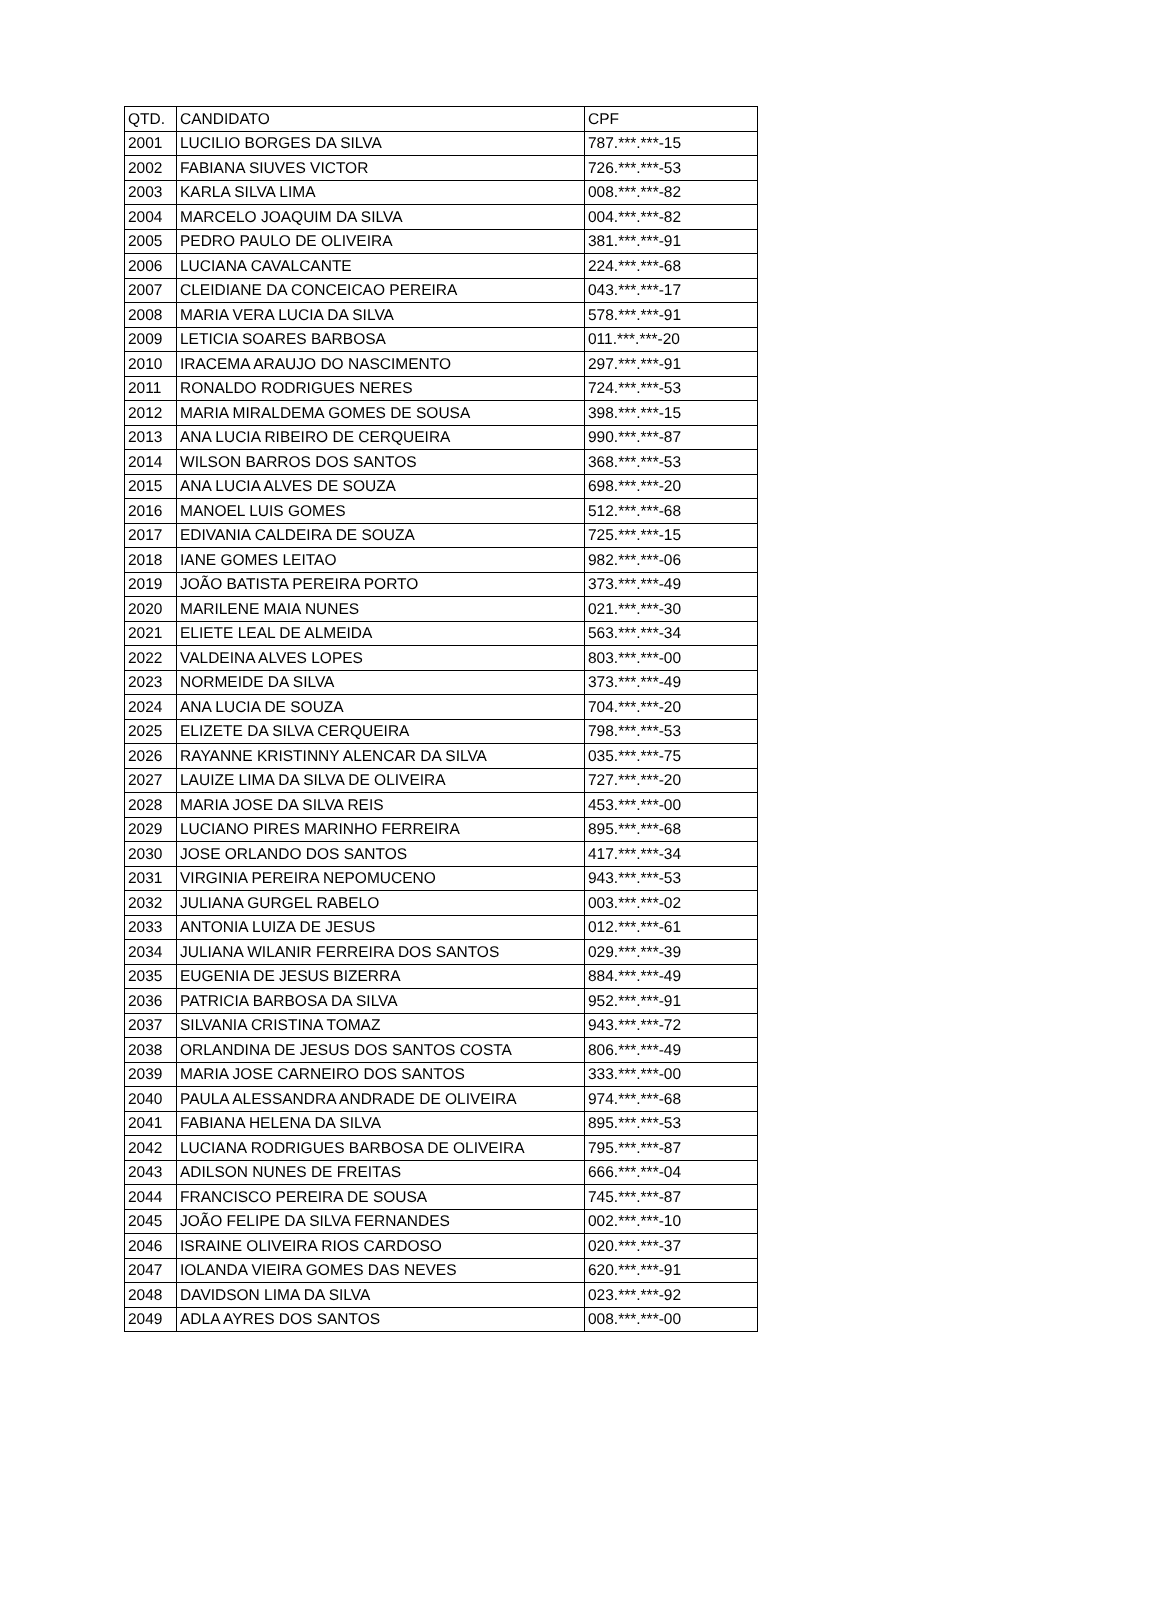| QTD. | CANDIDATO | CPF |
| --- | --- | --- |
| 2001 | LUCILIO BORGES DA SILVA | 787.***.***-15 |
| 2002 | FABIANA SIUVES VICTOR | 726.***.***-53 |
| 2003 | KARLA SILVA LIMA | 008.***.***-82 |
| 2004 | MARCELO JOAQUIM DA SILVA | 004.***.***-82 |
| 2005 | PEDRO PAULO DE OLIVEIRA | 381.***.***-91 |
| 2006 | LUCIANA CAVALCANTE | 224.***.***-68 |
| 2007 | CLEIDIANE DA CONCEICAO PEREIRA | 043.***.***-17 |
| 2008 | MARIA VERA LUCIA DA SILVA | 578.***.***-91 |
| 2009 | LETICIA SOARES BARBOSA | 011.***.***-20 |
| 2010 | IRACEMA ARAUJO DO NASCIMENTO | 297.***.***-91 |
| 2011 | RONALDO RODRIGUES NERES | 724.***.***-53 |
| 2012 | MARIA MIRALDEMA GOMES DE SOUSA | 398.***.***-15 |
| 2013 | ANA LUCIA RIBEIRO DE CERQUEIRA | 990.***.***-87 |
| 2014 | WILSON BARROS DOS SANTOS | 368.***.***-53 |
| 2015 | ANA LUCIA ALVES DE SOUZA | 698.***.***-20 |
| 2016 | MANOEL LUIS GOMES | 512.***.***-68 |
| 2017 | EDIVANIA CALDEIRA DE SOUZA | 725.***.***-15 |
| 2018 | IANE GOMES LEITAO | 982.***.***-06 |
| 2019 | JOÃO BATISTA PEREIRA PORTO | 373.***.***-49 |
| 2020 | MARILENE MAIA NUNES | 021.***.***-30 |
| 2021 | ELIETE LEAL DE ALMEIDA | 563.***.***-34 |
| 2022 | VALDEINA ALVES LOPES | 803.***.***-00 |
| 2023 | NORMEIDE DA SILVA | 373.***.***-49 |
| 2024 | ANA LUCIA DE SOUZA | 704.***.***-20 |
| 2025 | ELIZETE DA SILVA CERQUEIRA | 798.***.***-53 |
| 2026 | RAYANNE KRISTINNY ALENCAR DA SILVA | 035.***.***-75 |
| 2027 | LAUIZE LIMA DA SILVA DE OLIVEIRA | 727.***.***-20 |
| 2028 | MARIA JOSE DA SILVA REIS | 453.***.***-00 |
| 2029 | LUCIANO PIRES MARINHO FERREIRA | 895.***.***-68 |
| 2030 | JOSE ORLANDO DOS SANTOS | 417.***.***-34 |
| 2031 | VIRGINIA PEREIRA NEPOMUCENO | 943.***.***-53 |
| 2032 | JULIANA GURGEL RABELO | 003.***.***-02 |
| 2033 | ANTONIA LUIZA DE JESUS | 012.***.***-61 |
| 2034 | JULIANA WILANIR FERREIRA DOS SANTOS | 029.***.***-39 |
| 2035 | EUGENIA DE JESUS BIZERRA | 884.***.***-49 |
| 2036 | PATRICIA BARBOSA DA SILVA | 952.***.***-91 |
| 2037 | SILVANIA CRISTINA TOMAZ | 943.***.***-72 |
| 2038 | ORLANDINA DE JESUS DOS SANTOS COSTA | 806.***.***-49 |
| 2039 | MARIA JOSE CARNEIRO DOS SANTOS | 333.***.***-00 |
| 2040 | PAULA ALESSANDRA ANDRADE DE OLIVEIRA | 974.***.***-68 |
| 2041 | FABIANA HELENA DA SILVA | 895.***.***-53 |
| 2042 | LUCIANA RODRIGUES BARBOSA DE OLIVEIRA | 795.***.***-87 |
| 2043 | ADILSON NUNES DE FREITAS | 666.***.***-04 |
| 2044 | FRANCISCO PEREIRA DE SOUSA | 745.***.***-87 |
| 2045 | JOÃO FELIPE DA SILVA FERNANDES | 002.***.***-10 |
| 2046 | ISRAINE OLIVEIRA RIOS CARDOSO | 020.***.***-37 |
| 2047 | IOLANDA VIEIRA GOMES DAS NEVES | 620.***.***-91 |
| 2048 | DAVIDSON LIMA DA SILVA | 023.***.***-92 |
| 2049 | ADLA AYRES DOS SANTOS | 008.***.***-00 |